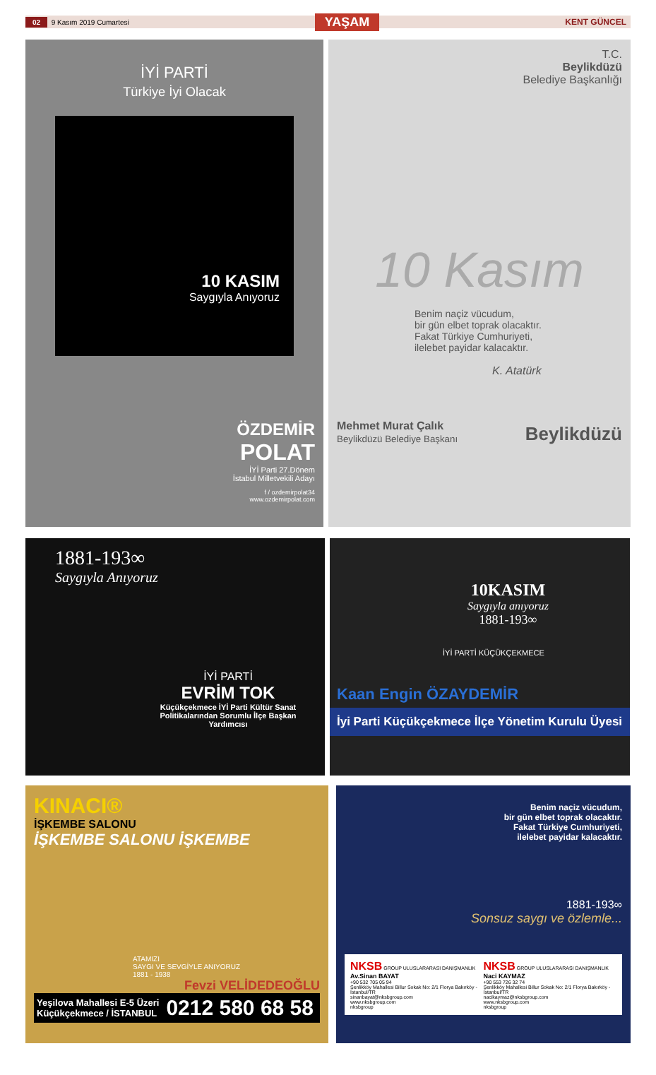02 9 Kasım 2019 Cumartesi YAŞAM KENT GÜNCEL
İYİ PARTİ
Türkiye İyi Olacak
10 KASIM
Saygıyla Anıyoruz
ÖZDEMİR
POLAT
İYİ Parti 27.Dönem
İstabul Milletvekili Adayı
f / ozdemirpolat34
www.ozdemirpolat.com
T.C.
Beylikdüzü
Belediye Başkanlığı
10 Kasım
Benim naçiz vücudum,
bir gün elbet toprak olacaktır.
Fakat Türkiye Cumhuriyeti,
ilelebet payidar kalacaktır.
K. Atatürk
Mehmet Murat Çalık
Beylikdüzü Belediye Başkanı
Beylikdüzü
1881-193∞
Saygıyla Anıyoruz
İYİ PARTİ
EVRİM TOK
Küçükçekmece İYİ Parti Kültür Sanat
Politikalarından Sorumlu İlçe Başkan Yardımcısı
10KASIM
Saygıyla anıyoruz
1881-193∞
İYİ PARTİ KÜÇÜKÇEKMECE
Kaan Engin ÖZAYDEMİR
İyi Parti Küçükçekmece İlçe Yönetim Kurulu Üyesi
KINACI®
İŞKEMBE SALONU
İŞKEMBE SALONU İŞKEMBE
ATAMIZI
SAYGI VE SEVGİYLE ANIYORUZ
1881 - 1938
Fevzi VELİDEDEOĞLU
Yeşilova Mahallesi E-5 Üzeri
Küçükçekmece / İSTANBUL 0212 580 68 58
Benim naçiz vücudum,
bir gün elbet toprak olacaktır.
Fakat Türkiye Cumhuriyeti,
ilelebet payidar kalacaktır.
1881-193∞
Sonsuz saygı ve özlemle...
NKSB GROUP ULUSLARARASI DANIŞMANLIK
Av.Sinan BAYAT
+90 532 705 05 94
Şenlikköy Mahallesi Billur Sokak No: 2/1 Florya Bakırköy - İstanbul/TR
sinanbayat@nksbgroup.com
www.nksbgroup.com
nksbgroup
NKSB GROUP ULUSLARARASI DANIŞMANLIK
Naci KAYMAZ
+90 553 726 32 74
Şenlikköy Mahallesi Billur Sokak No: 2/1 Florya Bakırköy - İstanbul/TR
nacikaymaz@nksbgroup.com
www.nksbgroup.com
nksbgroup